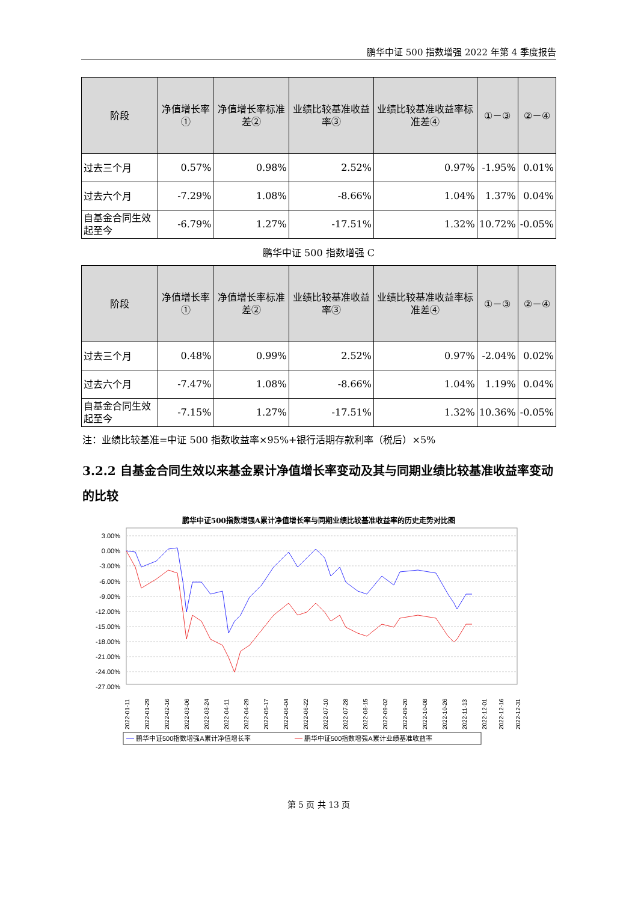鹏华中证 500 指数增强 2022 年第 4 季度报告
| 阶段 | 净值增长率① | 净值增长率标准差② | 业绩比较基准收益率③ | 业绩比较基准收益率标准差④ | ①－③ | ②－④ |
| --- | --- | --- | --- | --- | --- | --- |
| 过去三个月 | 0.57% | 0.98% | 2.52% | 0.97% | -1.95% | 0.01% |
| 过去六个月 | -7.29% | 1.08% | -8.66% | 1.04% | 1.37% | 0.04% |
| 自基金合同生效起至今 | -6.79% | 1.27% | -17.51% | 1.32% | 10.72% | -0.05% |
鹏华中证 500 指数增强 C
| 阶段 | 净值增长率① | 净值增长率标准差② | 业绩比较基准收益率③ | 业绩比较基准收益率标准差④ | ①－③ | ②－④ |
| --- | --- | --- | --- | --- | --- | --- |
| 过去三个月 | 0.48% | 0.99% | 2.52% | 0.97% | -2.04% | 0.02% |
| 过去六个月 | -7.47% | 1.08% | -8.66% | 1.04% | 1.19% | 0.04% |
| 自基金合同生效起至今 | -7.15% | 1.27% | -17.51% | 1.32% | 10.36% | -0.05% |
注：业绩比较基准=中证 500 指数收益率×95%+银行活期存款利率（税后）×5%
3.2.2 自基金合同生效以来基金累计净值增长率变动及其与同期业绩比较基准收益率变动的比较
鹏华中证500指数增强A累计净值增长率与同期业绩比较基准收益率的历史走势对比图
3.00%
0.00%
-3.00%
-6.00%
-9.00%
-12.00%
-15.00%
-18.00%
-21.00%
-24.00%
-27.00%
2022-01-11
2022-01-29
2022-02-16
2022-03-06
2022-03-24
2022-04-11
2022-04-29
2022-05-17
2022-06-04
2022-06-22
2022-07-10
2022-07-28
2022-08-15
2022-09-02
2022-09-20
2022-10-08
2022-10-26
2022-11-13
2022-12-01
2022-12-16
2022-12-31
鹏华中证500指数增强A累计净值增长率
鹏华中证500指数增强A累计业绩基准收益率
第 5 页 共 13 页